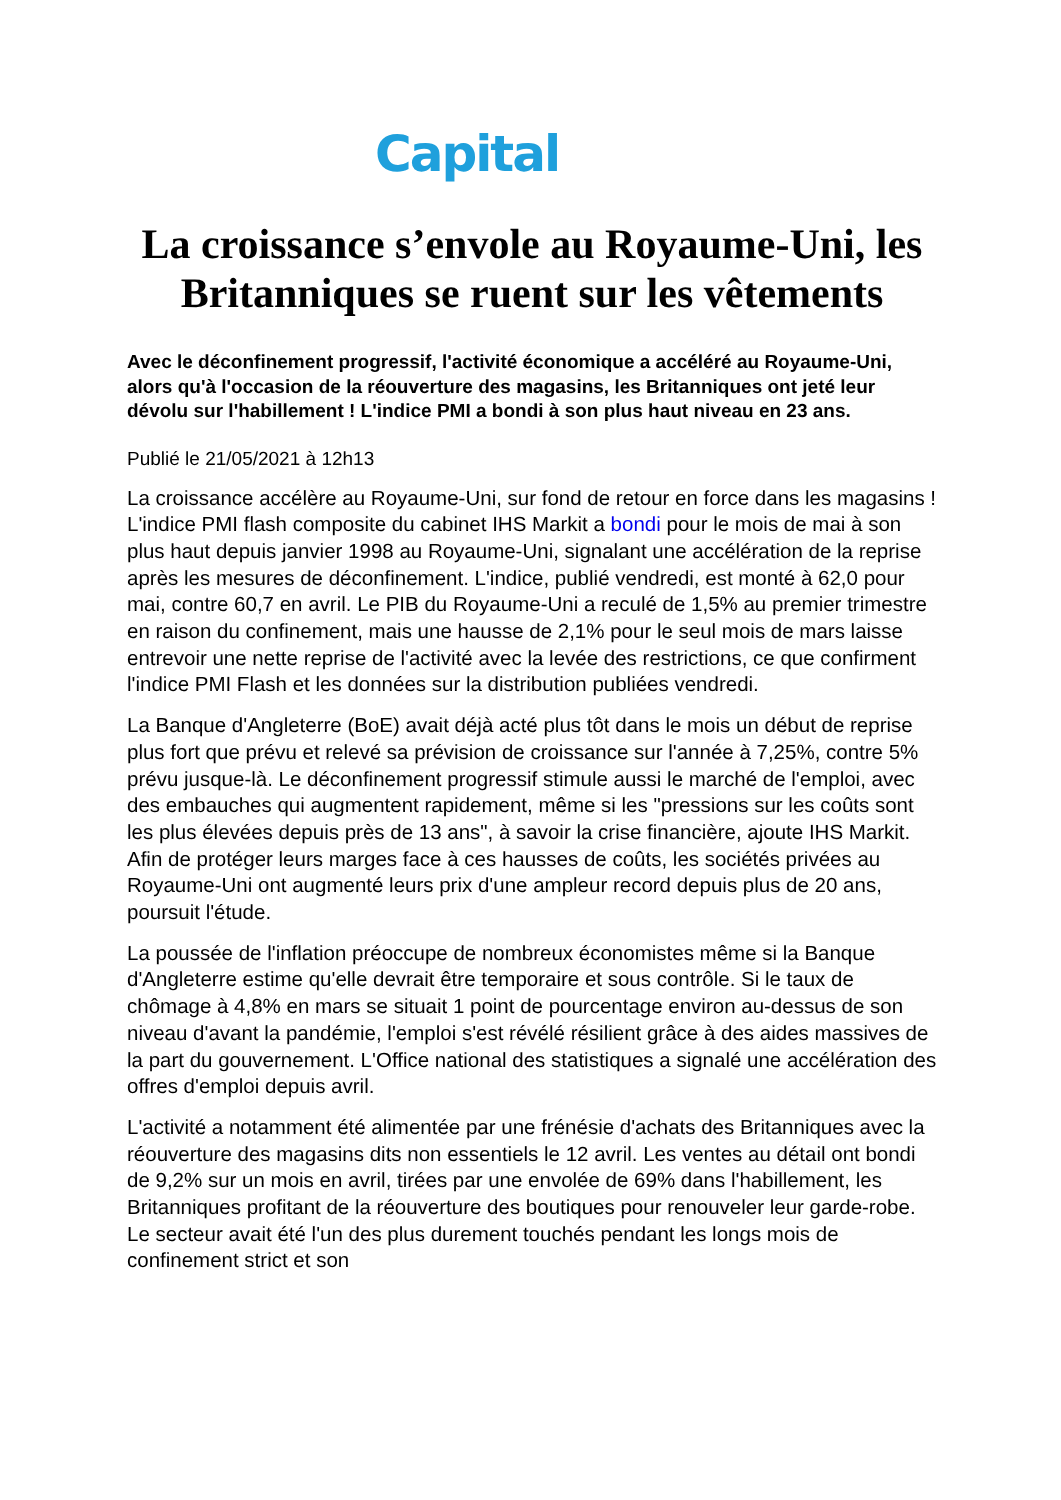Capital
La croissance s’envole au Royaume-Uni, les Britanniques se ruent sur les vêtements
Avec le déconfinement progressif, l'activité économique a accéléré au Royaume-Uni, alors qu'à l'occasion de la réouverture des magasins, les Britanniques ont jeté leur dévolu sur l'habillement ! L'indice PMI a bondi à son plus haut niveau en 23 ans.
Publié le 21/05/2021 à 12h13
La croissance accélère au Royaume-Uni, sur fond de retour en force dans les magasins ! L'indice PMI flash composite du cabinet IHS Markit a bondi pour le mois de mai à son plus haut depuis janvier 1998 au Royaume-Uni, signalant une accélération de la reprise après les mesures de déconfinement. L'indice, publié vendredi, est monté à 62,0 pour mai, contre 60,7 en avril. Le PIB du Royaume-Uni a reculé de 1,5% au premier trimestre en raison du confinement, mais une hausse de 2,1% pour le seul mois de mars laisse entrevoir une nette reprise de l'activité avec la levée des restrictions, ce que confirment l'indice PMI Flash et les données sur la distribution publiées vendredi.
La Banque d'Angleterre (BoE) avait déjà acté plus tôt dans le mois un début de reprise plus fort que prévu et relevé sa prévision de croissance sur l'année à 7,25%, contre 5% prévu jusque-là. Le déconfinement progressif stimule aussi le marché de l'emploi, avec des embauches qui augmentent rapidement, même si les "pressions sur les coûts sont les plus élevées depuis près de 13 ans", à savoir la crise financière, ajoute IHS Markit. Afin de protéger leurs marges face à ces hausses de coûts, les sociétés privées au Royaume-Uni ont augmenté leurs prix d'une ampleur record depuis plus de 20 ans, poursuit l'étude.
La poussée de l'inflation préoccupe de nombreux économistes même si la Banque d'Angleterre estime qu'elle devrait être temporaire et sous contrôle. Si le taux de chômage à 4,8% en mars se situait 1 point de pourcentage environ au-dessus de son niveau d'avant la pandémie, l'emploi s'est révélé résilient grâce à des aides massives de la part du gouvernement. L'Office national des statistiques a signalé une accélération des offres d'emploi depuis avril.
L'activité a notamment été alimentée par une frénésie d'achats des Britanniques avec la réouverture des magasins dits non essentiels le 12 avril. Les ventes au détail ont bondi de 9,2% sur un mois en avril, tirées par une envolée de 69% dans l'habillement, les Britanniques profitant de la réouverture des boutiques pour renouveler leur garde-robe. Le secteur avait été l'un des plus durement touchés pendant les longs mois de confinement strict et son